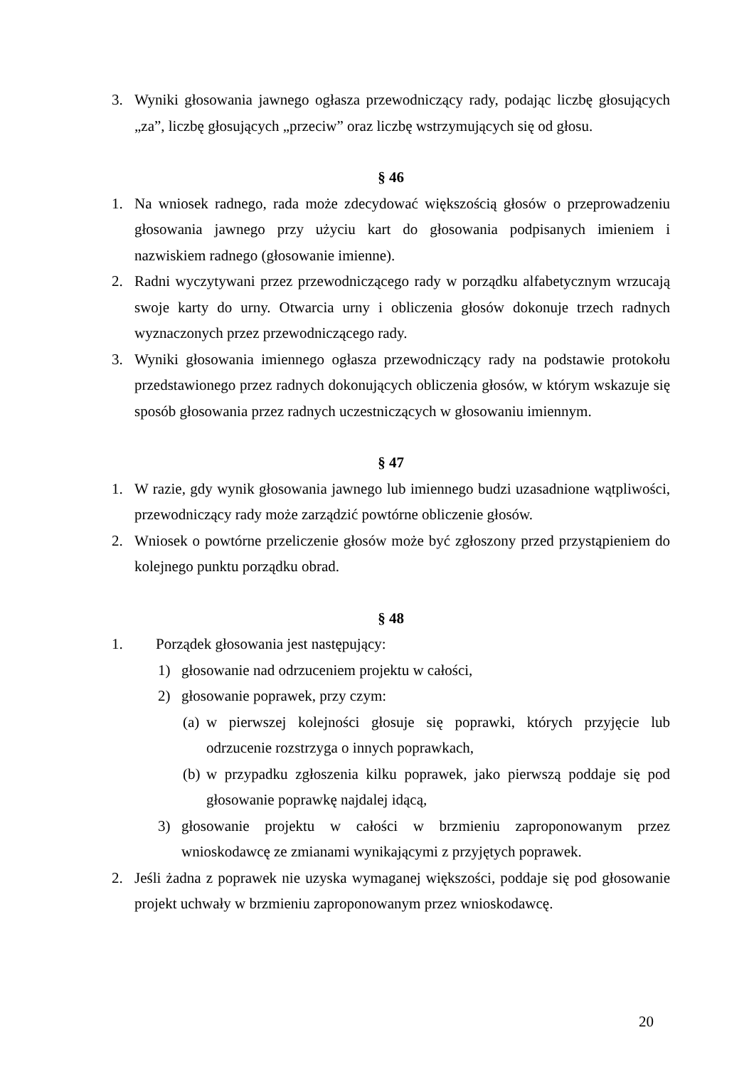3. Wyniki głosowania jawnego ogłasza przewodniczący rady, podając liczbę głosujących „za”, liczbę głosujących „przeciw” oraz liczbę wstrzymujących się od głosu.
§ 46
1. Na wniosek radnego, rada może zdecydować większością głosów o przeprowadzeniu głosowania jawnego przy użyciu kart do głosowania podpisanych imieniem i nazwiskiem radnego (głosowanie imienne).
2. Radni wyczytywani przez przewodniczącego rady w porządku alfabetycznym wrzucają swoje karty do urny. Otwarcia urny i obliczenia głosów dokonuje trzech radnych wyznaczonych przez przewodniczącego rady.
3. Wyniki głosowania imiennego ogłasza przewodniczący rady na podstawie protokołu przedstawionego przez radnych dokonujących obliczenia głosów, w którym wskazuje się sposób głosowania przez radnych uczestniczących w głosowaniu imiennym.
§ 47
1. W razie, gdy wynik głosowania jawnego lub imiennego budzi uzasadnione wątpliwości, przewodniczący rady może zarządzić powtórne obliczenie głosów.
2. Wniosek o powtórne przeliczenie głosów może być zgłoszony przed przystąpieniem do kolejnego punktu porządku obrad.
§ 48
1. Porządek głosowania jest następujący:
1) głosowanie nad odrzuceniem projektu w całości,
2) głosowanie poprawek, przy czym:
(a) w pierwszej kolejności głosuje się poprawki, których przyjęcie lub odrzucenie rozstrzyga o innych poprawkach,
(b) w przypadku zgłoszenia kilku poprawek, jako pierwszą poddaje się pod głosowanie poprawkę najdalej idącą,
3) głosowanie projektu w całości w brzmieniu zaproponowanym przez wnioskodawcę ze zmianami wynikającymi z przyjętych poprawek.
2. Jeśli żadna z poprawek nie uzyska wymaganej większości, poddaje się pod głosowanie projekt uchwały w brzmieniu zaproponowanym przez wnioskodawcę.
20